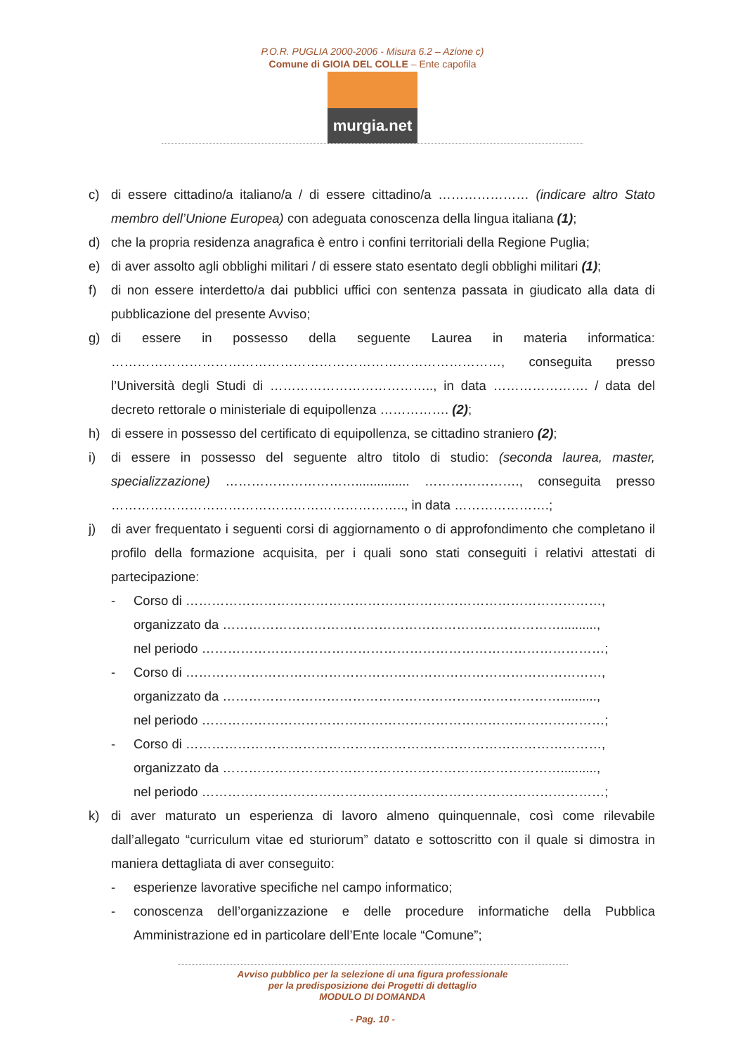P.O.R. PUGLIA 2000-2006 - Misura 6.2 – Azione c)
Comune di GIOIA DEL COLLE – Ente capofila
murgia.net
c) di essere cittadino/a italiano/a / di essere cittadino/a ………………… (indicare altro Stato membro dell’Unione Europea) con adeguata conoscenza della lingua italiana (1);
d) che la propria residenza anagrafica è entro i confini territoriali della Regione Puglia;
e) di aver assolto agli obblighi militari / di essere stato esentato degli obblighi militari (1);
f) di non essere interdetto/a dai pubblici uffici con sentenza passata in giudicato alla data di pubblicazione del presente Avviso;
g) di essere in possesso della seguente Laurea in materia informatica: ………………………………………………………………………………, conseguita presso l’Università degli Studi di ……………………………….., in data …………………. / data del decreto rettorale o ministeriale di equipollenza ……………. (2);
h) di essere in possesso del certificato di equipollenza, se cittadino straniero (2);
i) di essere in possesso del seguente altro titolo di studio: (seconda laurea, master, specializzazione) …………………………............... …………………., conseguita presso ………………………………………………………….., in data ………………….;
j) di aver frequentato i seguenti corsi di aggiornamento o di approfondimento che completano il profilo della formazione acquisita, per i quali sono stati conseguiti i relativi attestati di partecipazione:
- Corso di ……………………………………………………………………………………,
organizzato da ……………………………………………………………………..........,
nel periodo …………………………………………………………………………………;
- Corso di ……………………………………………………………………………………,
organizzato da ……………………………………………………………………..........,
nel periodo …………………………………………………………………………………;
- Corso di ……………………………………………………………………………………,
organizzato da ……………………………………………………………………..........,
nel periodo …………………………………………………………………………………;
k) di aver maturato un esperienza di lavoro almeno quinquennale, così come rilevabile dall’allegato “curriculum vitae ed sturiorum” datato e sottoscritto con il quale si dimostra in maniera dettagliata di aver conseguito:
- esperienze lavorative specifiche nel campo informatico;
- conoscenza dell’organizzazione e delle procedure informatiche della Pubblica Amministrazione ed in particolare dell’Ente locale “Comune”;
Avviso pubblico per la selezione di una figura professionale
per la predisposizione dei Progetti di dettaglio
MODULO DI DOMANDA
- Pag. 10 -